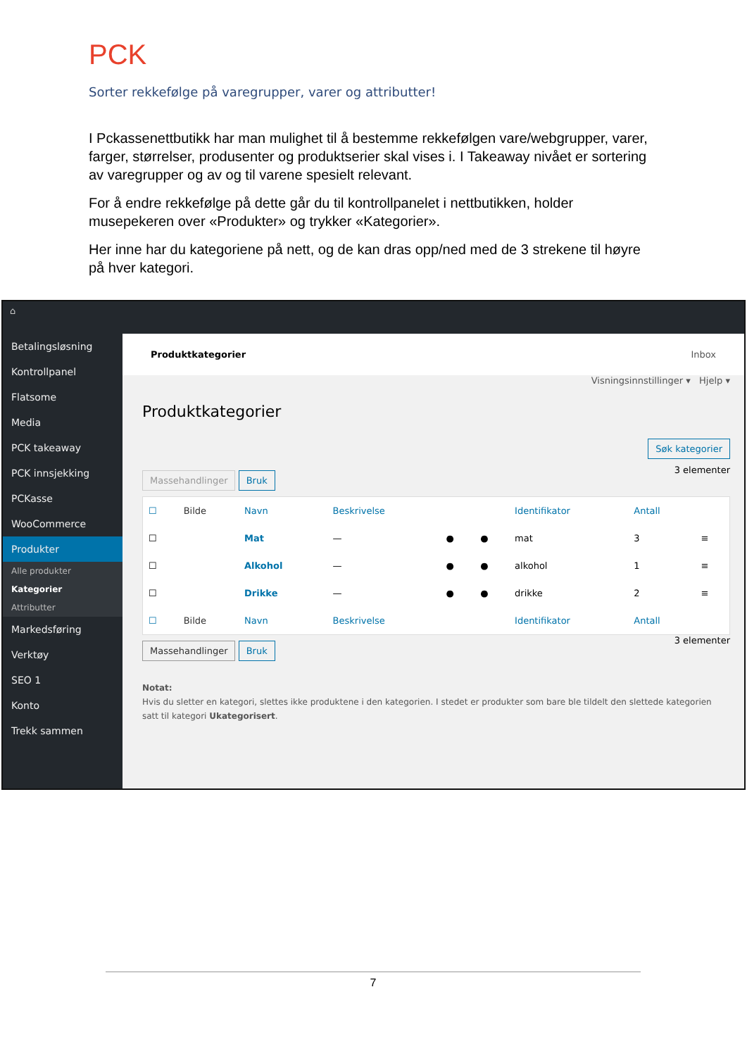PCK
Sorter rekkefølge på varegrupper, varer og attributter!
I Pckassenettbutikk har man mulighet til å bestemme rekkefølgen vare/webgrupper, varer, farger, størrelser, produsenter og produktserier skal vises i. I Takeaway nivået er sortering av varegrupper og av og til varene spesielt relevant.
For å endre rekkefølge på dette går du til kontrollpanelet i nettbutikken, holder musepekeren over «Produkter» og trykker «Kategorier».
Her inne har du kategoriene på nett, og de kan dras opp/ned med de 3 strekene til høyre på hver kategori.
⌂
Betalingsløsning
Kontrollpanel
Flatsome
Media
PCK takeaway
PCK innsjekking
PCKasse
WooCommerce
Produkter
Alle produkter
Kategorier
Attributter
Markedsføring
Verktøy
SEO 1
Konto
Trekk sammen
Produktkategorier Inbox
Visningsinnstillinger ▾ Hjelp ▾
Produktkategorier
Søk kategorier
Massehandlinger Bruk 3 elementer
| ☐ | Bilde | Navn | Beskrivelse | | | Identifikator | Antall | |
| --- | --- | --- | --- | --- | --- | --- | --- | --- |
| ☐ | | Mat | — | ● | ● | mat | 3 | ≡ |
| ☐ | | Alkohol | — | ● | ● | alkohol | 1 | ≡ |
| ☐ | | Drikke | — | ● | ● | drikke | 2 | ≡ |
| ☐ | Bilde | Navn | Beskrivelse | | | Identifikator | Antall | |
Massehandlinger Bruk 3 elementer
Notat:
Hvis du sletter en kategori, slettes ikke produktene i den kategorien. I stedet er produkter som bare ble tildelt den slettede kategorien satt til kategori Ukategorisert.
7